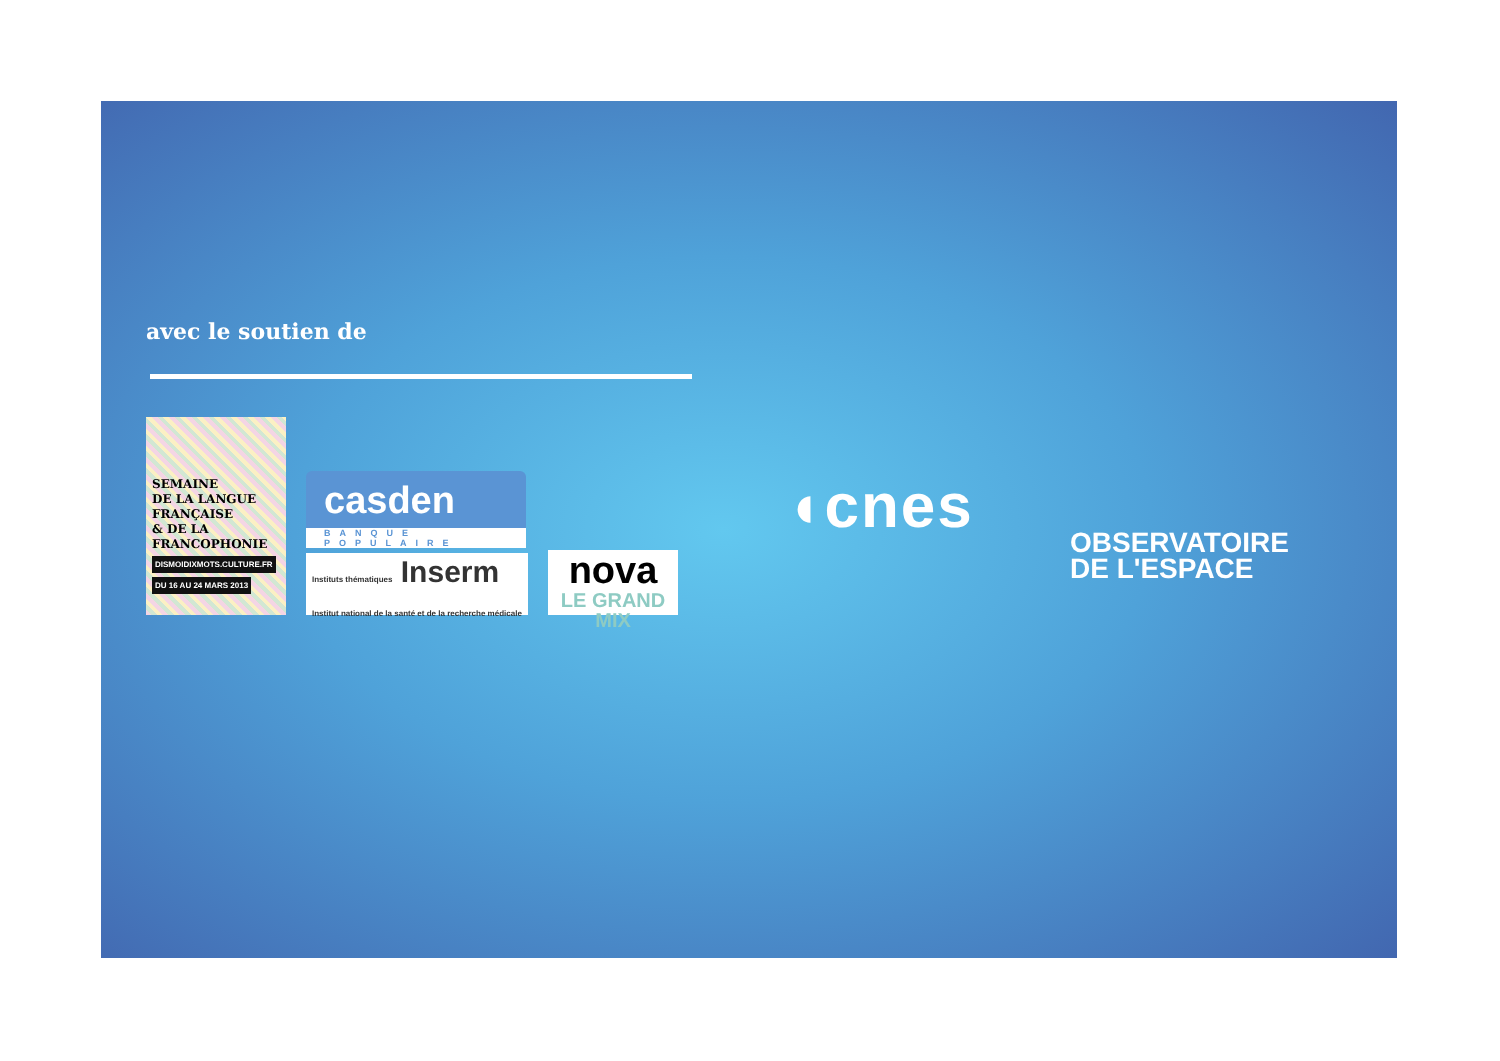avec le soutien de
SEMAINE
DE LA LANGUE
FRANÇAISE
& DE LA
FRANCOPHONIE
DISMOIDIXMOTS.CULTURE.FR
DU 16 AU 24 MARS 2013
casden
BANQUE POPULAIRE
Instituts thématiques Inserm
Institut national de la santé et de la recherche médicale
nova
LE GRAND MIX
◖cnes
OBSERVATOIRE
DE L'ESPACE